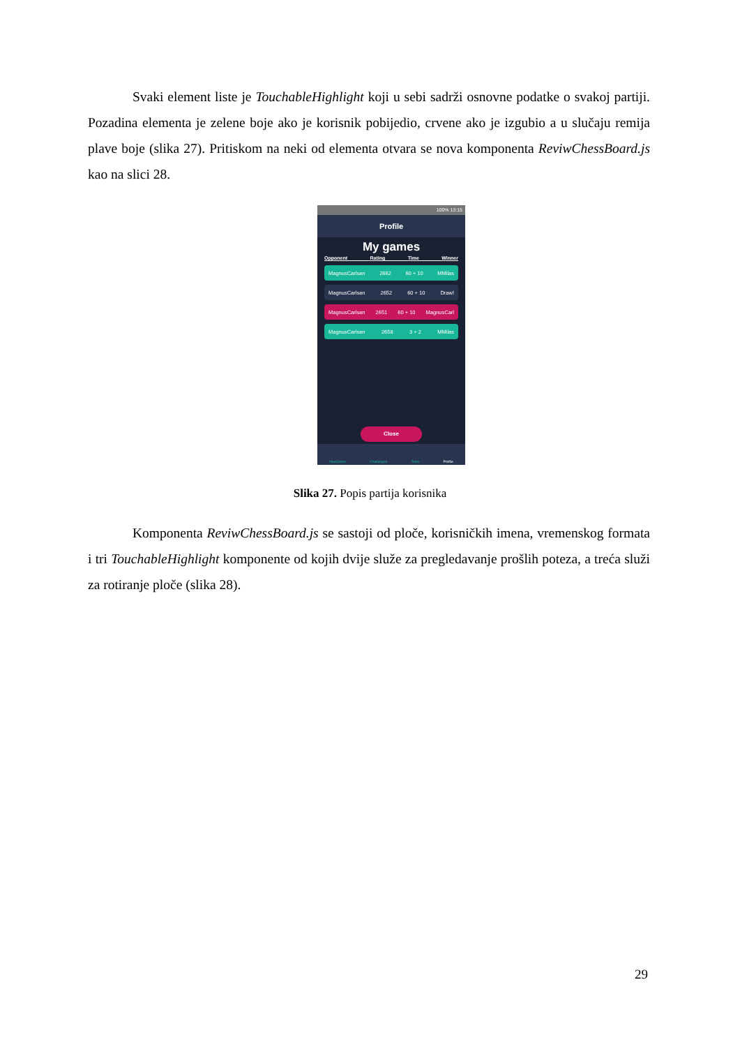Svaki element liste je TouchableHighlight koji u sebi sadrži osnovne podatke o svakoj partiji. Pozadina elementa je zelene boje ako je korisnik pobijedio, crvene ako je izgubio a u slučaju remija plave boje (slika 27). Pritiskom na neki od elementa otvara se nova komponenta ReviwChessBoard.js kao na slici 28.
100% 13:15
Profile
My games
Opponent Rating Time Winner
MagnusCarlsen 2662 60 + 10 MMilas
MagnusCarlsen 2652 60 + 10 Draw!
MagnusCarlsen 2651 60 + 10 MagnusCarl
MagnusCarlsen 2658 3 + 2 MMilas
Close
NewGame Challanges Tools Profile
Slika 27. Popis partija korisnika
Komponenta ReviwChessBoard.js se sastoji od ploče, korisničkih imena, vremenskog formata i tri TouchableHighlight komponente od kojih dvije služe za pregledavanje prošlih poteza, a treća služi za rotiranje ploče (slika 28).
29